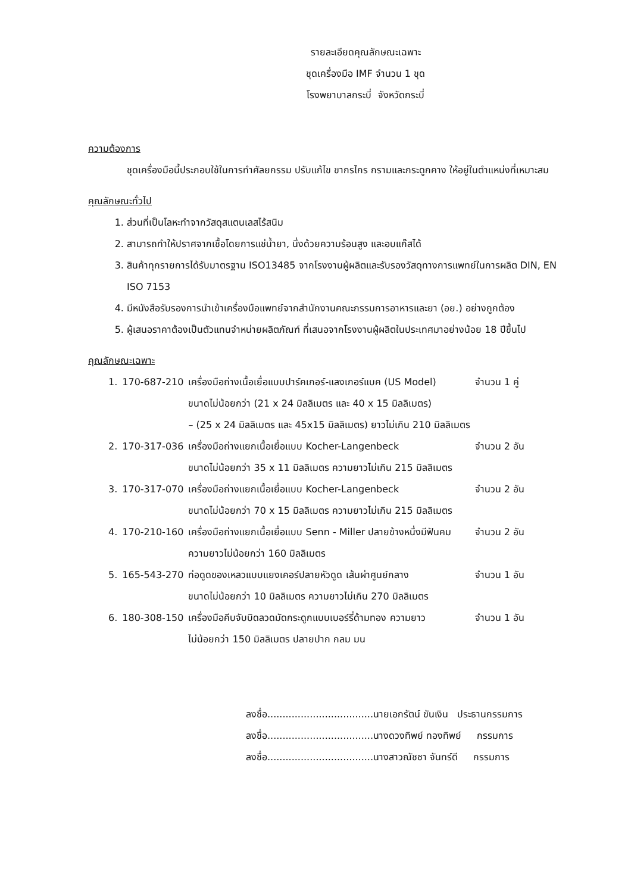รายละเอียดคุณลักษณะเฉพาะ
ชุดเครื่องมือ IMF จำนวน 1 ชุด
โรงพยาบาลกระบี่ จังหวัดกระบี่
ความต้องการ
ชุดเครื่องมือนี้ประกอบใช้ในการทำศัลยกรรม ปรับแก้ไข ขากรไกร กรามและกระดูกคาง ให้อยู่ในตำแหน่งที่เหมาะสม
คุณลักษณะทั่วไป
1. ส่วนที่เป็นโลหะทำจากวัสดุสแตนเลสไร้สนิม
2. สามารถทำให้ปราศจากเชื้อโดยการแช่น้ำยา, นึ่งด้วยความร้อนสูง และอบแก๊สได้
3. สินค้าทุกรายการได้รับมาตรฐาน ISO13485 จากโรงงานผู้ผลิตและรับรองวัสดุทางการแพทย์ในการผลิต DIN, EN ISO 7153
4. มีหนังสือรับรองการนำเข้าเครื่องมือแพทย์จากสำนักงานคณะกรรมการอาหารและยา (อย.) อย่างถูกต้อง
5. ผู้เสนอราคาต้องเป็นตัวแทนจำหน่ายผลิตภัณฑ์ ที่เสนอจากโรงงานผู้ผลิตในประเทศมาอย่างน้อย 18 ปีขึ้นไป
คุณลักษณะเฉพาะ
| 1. | 170-687-210 | เครื่องมือถ่างเนื้อเยื่อแบบปาร์คเกอร์-แลงเกอร์แบค (US Model) ขนาดไม่น้อยกว่า (21 x 24 มิลลิเมตร และ 40 x 15 มิลลิเมตร) – (25 x 24 มิลลิเมตร และ 45x15 มิลลิเมตร) ยาวไม่เกิน 210 มิลลิเมตร | จำนวน 1 คู่ |
| 2. | 170-317-036 | เครื่องมือถ่างแยกเนื้อเยื่อแบบ Kocher-Langenbeck ขนาดไม่น้อยกว่า 35 x 11 มิลลิเมตร ความยาวไม่เกิน 215 มิลลิเมตร | จำนวน 2 อัน |
| 3. | 170-317-070 | เครื่องมือถ่างแยกเนื้อเยื่อแบบ Kocher-Langenbeck ขนาดไม่น้อยกว่า 70 x 15 มิลลิเมตร ความยาวไม่เกิน 215 มิลลิเมตร | จำนวน 2 อัน |
| 4. | 170-210-160 | เครื่องมือถ่างแยกเนื้อเยื่อแบบ Senn - Miller ปลายข้างหนึ่งมีฟันคม ความยาวไม่น้อยกว่า 160 มิลลิเมตร | จำนวน 2 อัน |
| 5. | 165-543-270 | ท่อดูดของเหลวแบบแยงเคอร์ปลายหัวดูด เส้นผ่าศูนย์กลาง ขนาดไม่น้อยกว่า 10 มิลลิเมตร ความยาวไม่เกิน 270 มิลลิเมตร | จำนวน 1 อัน |
| 6. | 180-308-150 | เครื่องมือคีบจับบิดลวดมัดกระดูกแบบเบอร์รี่ด้ามทอง ความยาว ไม่น้อยกว่า 150 มิลลิเมตร ปลายปาก กลม มน | จำนวน 1 อัน |
ลงชื่อ...................................นายเอกรัตน์ ขันเงิน ประธานกรรมการ
ลงชื่อ...................................นางดวงทิพย์ ทองทิพย์ กรรมการ
ลงชื่อ...................................นางสาวณัชชา จันทร์ดี กรรมการ